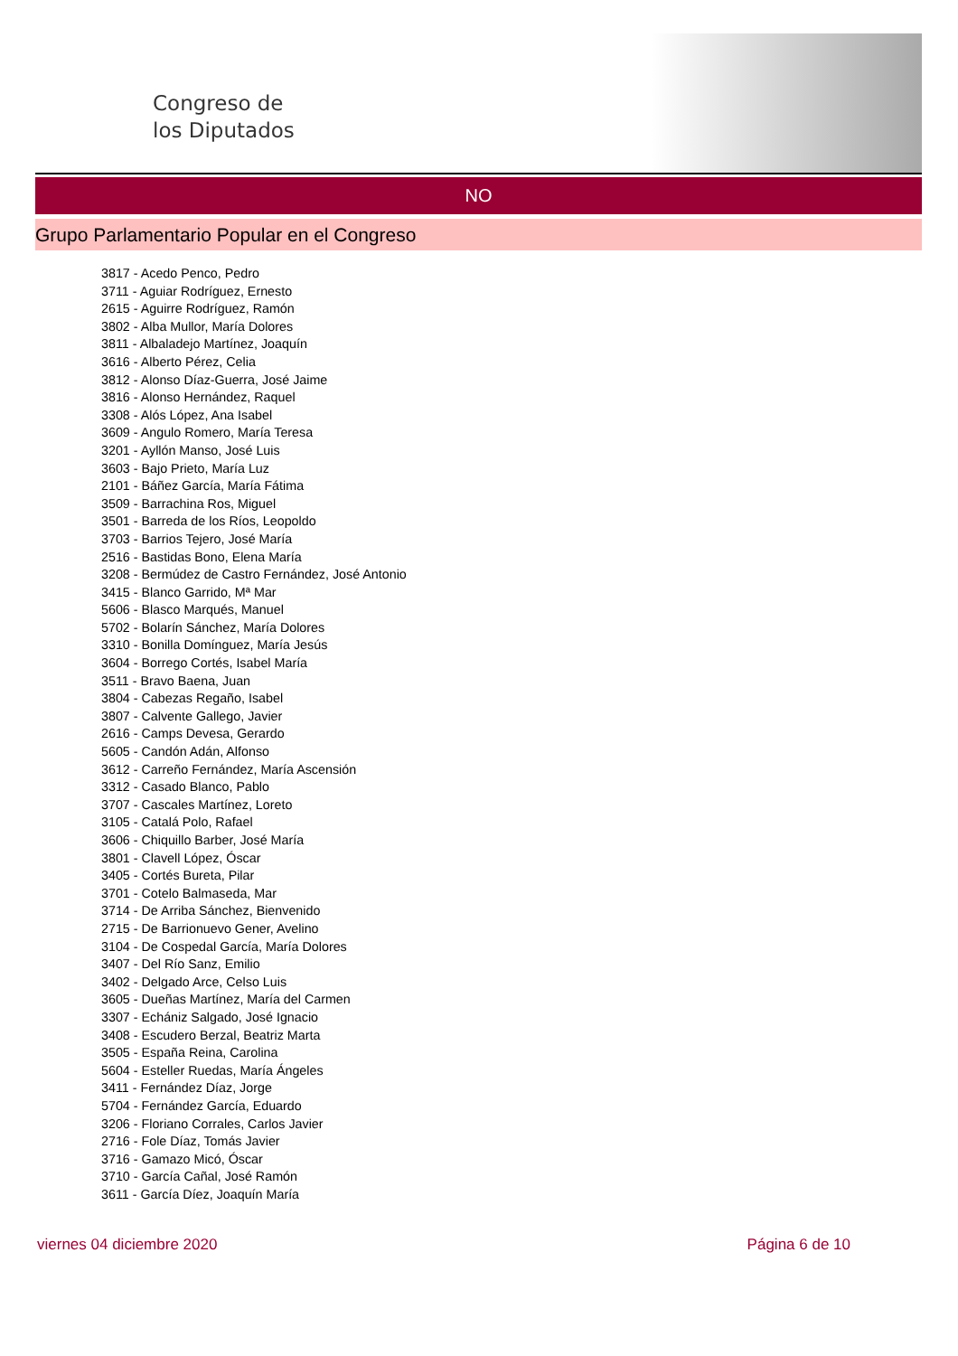Congreso de
los Diputados
NO
Grupo Parlamentario Popular en el Congreso
3817 - Acedo Penco, Pedro
3711 - Aguiar Rodríguez, Ernesto
2615 - Aguirre Rodríguez, Ramón
3802 - Alba Mullor, María Dolores
3811 - Albaladejo Martínez, Joaquín
3616 - Alberto Pérez, Celia
3812 - Alonso Díaz-Guerra, José Jaime
3816 - Alonso Hernández, Raquel
3308 - Alós López, Ana Isabel
3609 - Angulo Romero, María Teresa
3201 - Ayllón Manso, José Luis
3603 - Bajo Prieto, María Luz
2101 - Báñez García, María Fátima
3509 - Barrachina Ros, Miguel
3501 - Barreda de los Ríos, Leopoldo
3703 - Barrios Tejero, José María
2516 - Bastidas Bono, Elena María
3208 - Bermúdez de Castro Fernández, José Antonio
3415 - Blanco Garrido, Mª Mar
5606 - Blasco Marqués, Manuel
5702 - Bolarín Sánchez, María Dolores
3310 - Bonilla Domínguez, María Jesús
3604 - Borrego Cortés, Isabel María
3511 - Bravo Baena, Juan
3804 - Cabezas Regaño, Isabel
3807 - Calvente Gallego, Javier
2616 - Camps Devesa, Gerardo
5605 - Candón Adán, Alfonso
3612 - Carreño Fernández, María Ascensión
3312 - Casado Blanco, Pablo
3707 - Cascales Martínez, Loreto
3105 - Catalá Polo, Rafael
3606 - Chiquillo Barber, José María
3801 - Clavell López, Óscar
3405 - Cortés Bureta, Pilar
3701 - Cotelo Balmaseda, Mar
3714 - De Arriba Sánchez, Bienvenido
2715 - De Barrionuevo Gener, Avelino
3104 - De Cospedal García, María Dolores
3407 - Del Río Sanz, Emilio
3402 - Delgado Arce, Celso Luis
3605 - Dueñas Martínez, María del Carmen
3307 - Echániz Salgado, José Ignacio
3408 - Escudero Berzal, Beatriz Marta
3505 - España Reina, Carolina
5604 - Esteller Ruedas, María Ángeles
3411 - Fernández Díaz, Jorge
5704 - Fernández García, Eduardo
3206 - Floriano Corrales, Carlos Javier
2716 - Fole Díaz, Tomás Javier
3716 - Gamazo Micó, Óscar
3710 - García Cañal, José Ramón
3611 - García Díez, Joaquín María
viernes 04 diciembre 2020 Página 6 de 10